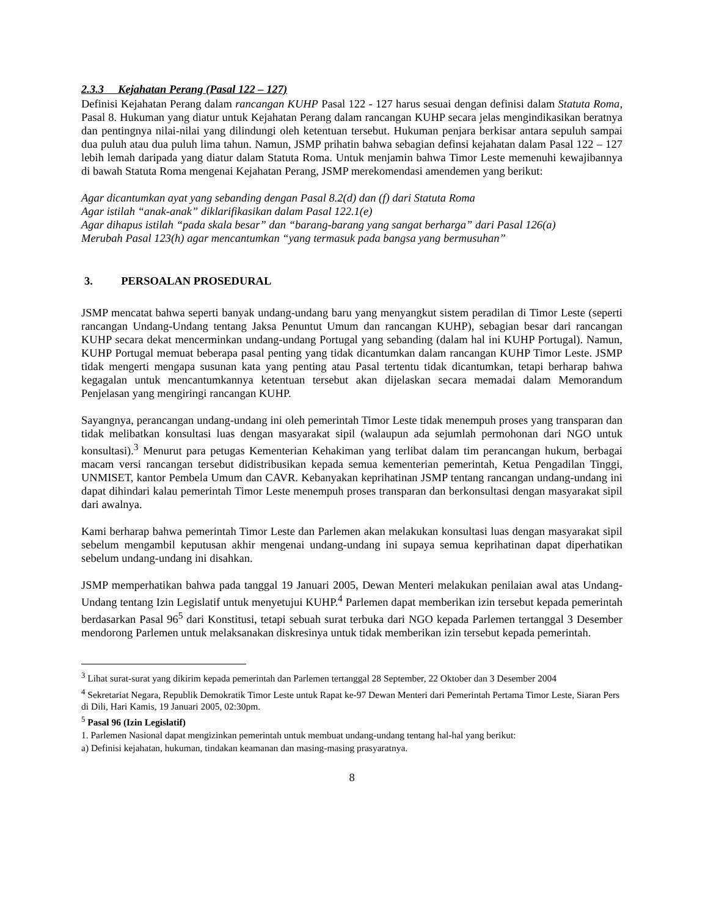2.3.3 Kejahatan Perang (Pasal 122 – 127)
Definisi Kejahatan Perang dalam rancangan KUHP Pasal 122 - 127 harus sesuai dengan definisi dalam Statuta Roma, Pasal 8. Hukuman yang diatur untuk Kejahatan Perang dalam rancangan KUHP secara jelas mengindikasikan beratnya dan pentingnya nilai-nilai yang dilindungi oleh ketentuan tersebut. Hukuman penjara berkisar antara sepuluh sampai dua puluh atau dua puluh lima tahun. Namun, JSMP prihatin bahwa sebagian definsi kejahatan dalam Pasal 122 – 127 lebih lemah daripada yang diatur dalam Statuta Roma. Untuk menjamin bahwa Timor Leste memenuhi kewajibannya di bawah Statuta Roma mengenai Kejahatan Perang, JSMP merekomendasi amendemen yang berikut:
Agar dicantumkan ayat yang sebanding dengan Pasal 8.2(d) dan (f) dari Statuta Roma
Agar istilah “anak-anak” diklarifikasikan dalam Pasal 122.1(e)
Agar dihapus istilah “pada skala besar” dan “barang-barang yang sangat berharga” dari Pasal 126(a)
Merubah Pasal 123(h) agar mencantumkan “yang termasuk pada bangsa yang bermusuhan”
3. PERSOALAN PROSEDURAL
JSMP mencatat bahwa seperti banyak undang-undang baru yang menyangkut sistem peradilan di Timor Leste (seperti rancangan Undang-Undang tentang Jaksa Penuntut Umum dan rancangan KUHP), sebagian besar dari rancangan KUHP secara dekat mencerminkan undang-undang Portugal yang sebanding (dalam hal ini KUHP Portugal). Namun, KUHP Portugal memuat beberapa pasal penting yang tidak dicantumkan dalam rancangan KUHP Timor Leste. JSMP tidak mengerti mengapa susunan kata yang penting atau Pasal tertentu tidak dicantumkan, tetapi berharap bahwa kegagalan untuk mencantumkannya ketentuan tersebut akan dijelaskan secara memadai dalam Memorandum Penjelasan yang mengiringi rancangan KUHP.
Sayangnya, perancangan undang-undang ini oleh pemerintah Timor Leste tidak menempuh proses yang transparan dan tidak melibatkan konsultasi luas dengan masyarakat sipil (walaupun ada sejumlah permohonan dari NGO untuk konsultasi).<sup>3</sup> Menurut para petugas Kementerian Kehakiman yang terlibat dalam tim perancangan hukum, berbagai macam versi rancangan tersebut didistribusikan kepada semua kementerian pemerintah, Ketua Pengadilan Tinggi, UNMISET, kantor Pembela Umum dan CAVR. Kebanyakan keprihatinan JSMP tentang rancangan undang-undang ini dapat dihindari kalau pemerintah Timor Leste menempuh proses transparan dan berkonsultasi dengan masyarakat sipil dari awalnya.
Kami berharap bahwa pemerintah Timor Leste dan Parlemen akan melakukan konsultasi luas dengan masyarakat sipil sebelum mengambil keputusan akhir mengenai undang-undang ini supaya semua keprihatinan dapat diperhatikan sebelum undang-undang ini disahkan.
JSMP memperhatikan bahwa pada tanggal 19 Januari 2005, Dewan Menteri melakukan penilaian awal atas Undang-Undang tentang Izin Legislatif untuk menyetujui KUHP.<sup>4</sup> Parlemen dapat memberikan izin tersebut kepada pemerintah berdasarkan Pasal 96<sup>5</sup> dari Konstitusi, tetapi sebuah surat terbuka dari NGO kepada Parlemen tertanggal 3 Desember mendorong Parlemen untuk melaksanakan diskresinya untuk tidak memberikan izin tersebut kepada pemerintah.
<sup>3</sup> Lihat surat-surat yang dikirim kepada pemerintah dan Parlemen tertanggal 28 September, 22 Oktober dan 3 Desember 2004
<sup>4</sup> Sekretariat Negara, Republik Demokratik Timor Leste untuk Rapat ke-97 Dewan Menteri dari Pemerintah Pertama Timor Leste, Siaran Pers di Dili, Hari Kamis, 19 Januari 2005, 02:30pm.
<sup>5</sup> Pasal 96 (Izin Legislatif)
1. Parlemen Nasional dapat mengizinkan pemerintah untuk membuat undang-undang tentang hal-hal yang berikut:
a) Definisi kejahatan, hukuman, tindakan keamanan dan masing-masing prasyaratnya.
8